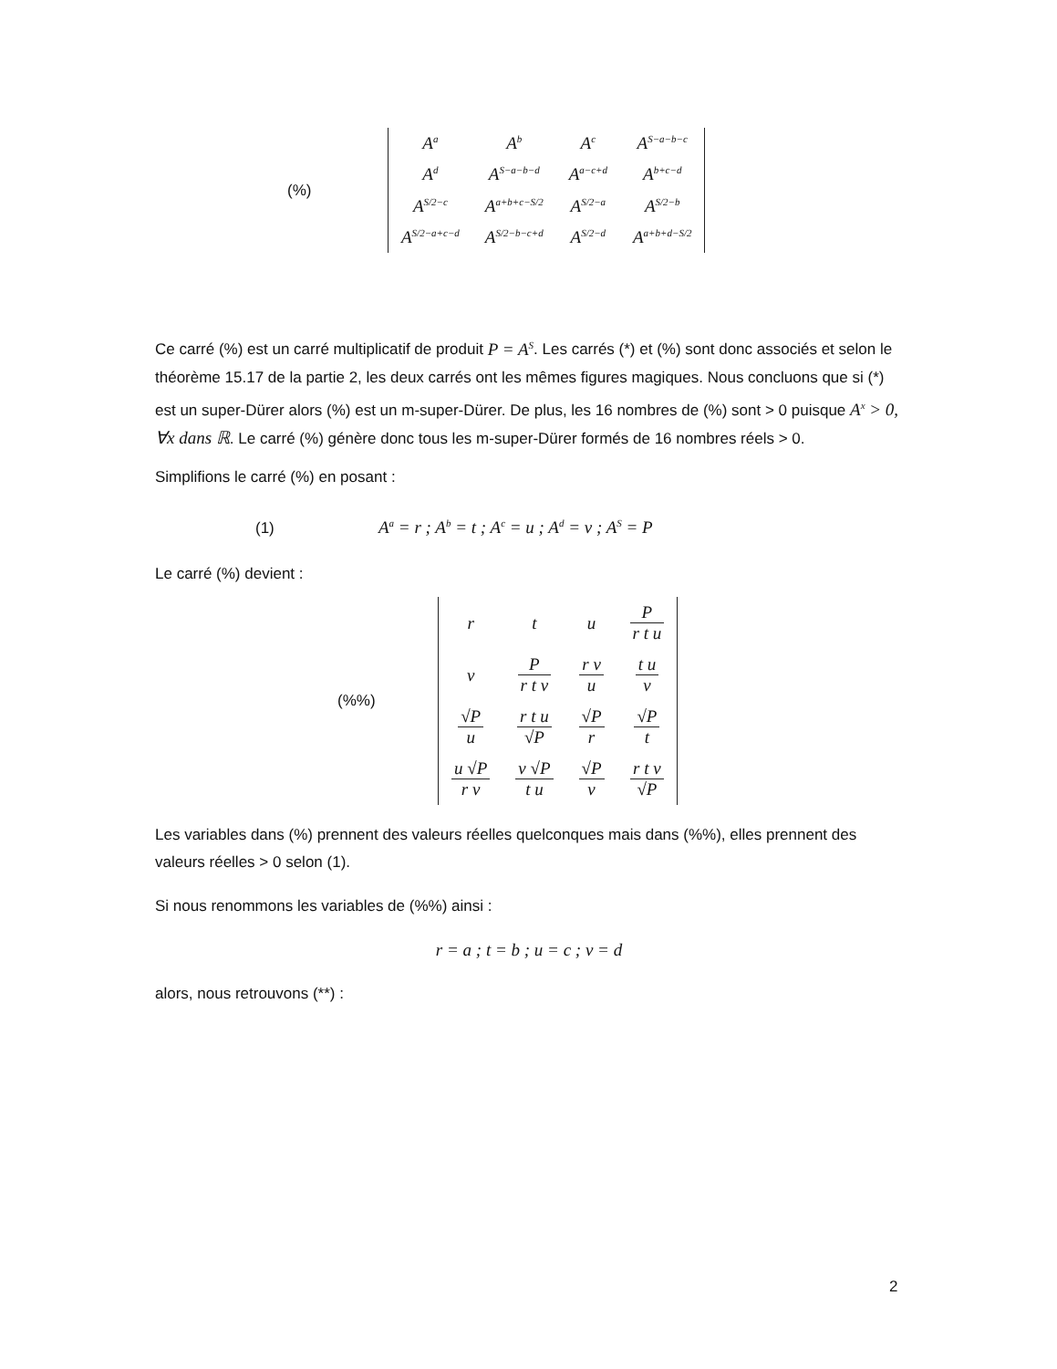(%)
| A<sup>a</sup> | A<sup>b</sup> | A<sup>c</sup> | A<sup>S−a−b−c</sup> |
| A<sup>d</sup> | A<sup>S−a−b−d</sup> | A<sup>a−c+d</sup> | A<sup>b+c−d</sup> |
| A<sup>S/2−c</sup> | A<sup>a+b+c−S/2</sup> | A<sup>S/2−a</sup> | A<sup>S/2−b</sup> |
| A<sup>S/2−a+c−d</sup> | A<sup>S/2−b−c+d</sup> | A<sup>S/2−d</sup> | A<sup>a+b+d−S/2</sup> |
Ce carré (%) est un carré multiplicatif de produit P = A<sup>S</sup>. Les carrés (*) et (%) sont donc associés et selon le théorème 15.17 de la partie 2, les deux carrés ont les mêmes figures magiques. Nous concluons que si (*) est un super-Dürer alors (%) est un m-super-Dürer. De plus, les 16 nombres de (%) sont > 0 puisque A<sup>x</sup> > 0, ∀x dans ℝ. Le carré (%) génère donc tous les m-super-Dürer formés de 16 nombres réels > 0.
Simplifions le carré (%) en posant :
(1) A<sup>a</sup> = r ; A<sup>b</sup> = t ; A<sup>c</sup> = u ; A<sup>d</sup> = v ; A<sup>S</sup> = P
Le carré (%) devient :
(%%)
| r | t | u | P r t u |
| v | P r t v | r v u | t u v |
| √P u | r t u √P | √P r | √P t |
| u √P r v | v √P t u | √P v | r t v √P |
Les variables dans (%) prennent des valeurs réelles quelconques mais dans (%%), elles prennent des valeurs réelles > 0 selon (1).
Si nous renommons les variables de (%%) ainsi :
r = a ; t = b ; u = c ; v = d
alors, nous retrouvons (**) :
2